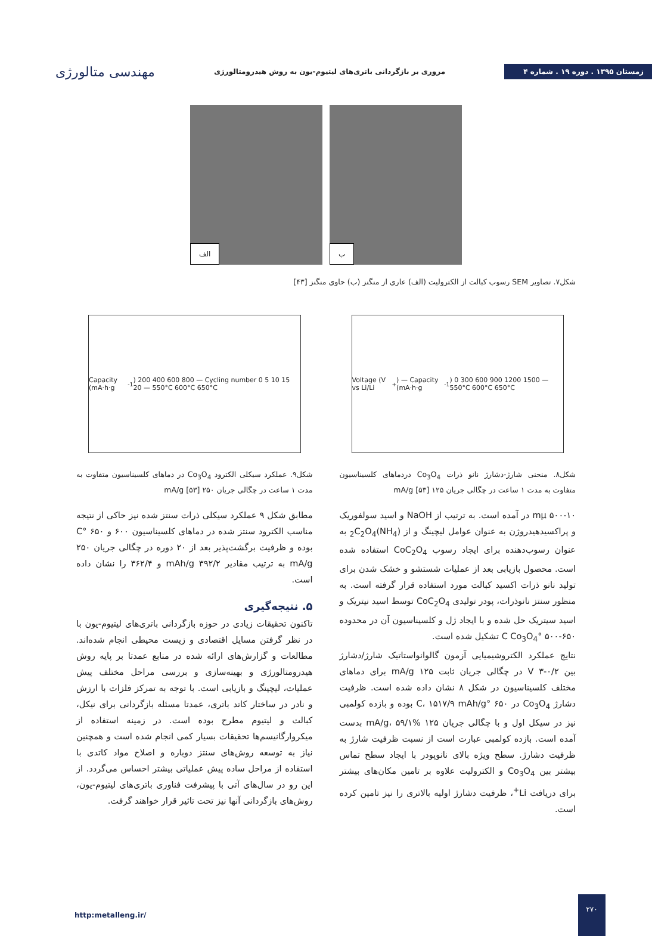زمستان ۱۳۹۵ . دوره ۱۹ . شماره ۴
مروری بر بازگردانی باتری‌های لیتیوم-یون به روش هیدرومتالورژی
مهندسی متالورژی
الف
ب
شکل۷. تصاویر SEM رسوب کبالت از الکترولیت (الف) عاری از منگنز (ب) حاوی منگنز [۴۳]
Voltage (V vs Li/Li<sup>+</sup>) — Capacity (mA·h·g<sup>-1</sup>) 0 300 600 900 1200 1500 — 550°C 600°C 650°C
شکل۸. منحنی شارژ-دشارژ نانو ذرات Co<sub>3</sub>O<sub>4</sub> دردماهای کلسیناسیون متفاوت به مدت ۱ ساعت در چگالی جریان ۱۲۵ mA/g [۵۳]
۵۰۰-۱۰ mμ در آمده است. به ترتیب از NaOH و اسید سولفوریک و پراکسیدهیدروژن به عنوان عوامل لیچینگ و از (NH<sub>4</sub>)<sub>2</sub>C<sub>2</sub>O<sub>4</sub> به عنوان رسوب‌دهنده برای ایجاد رسوب CoC<sub>2</sub>O<sub>4</sub> استفاده شده است. محصول بازیابی بعد از عملیات شستشو و خشک شدن برای تولید نانو ذرات اکسید کبالت مورد استفاده قرار گرفته است. به منظور سنتز نانوذرات، پودر تولیدی CoC<sub>2</sub>O<sub>4</sub> توسط اسید نیتریک و اسید سیتریک حل شده و با ایجاد ژل و کلسیناسیون آن در محدوده ۶۵۰-۵۰۰ °C Co<sub>3</sub>O<sub>4</sub> تشکیل شده است.
نتایج عملکرد الکتروشیمیایی آزمون گالوانواستاتیک شارژ/دشارژ بین ۰/۲-۳ V در چگالی جریان ثابت ۱۲۵ mA/g برای دماهای مختلف کلسیناسیون در شکل ۸ نشان داده شده است. ظرفیت دشارژ Co<sub>3</sub>O<sub>4</sub> در ۶۵۰ °C، ۱۵۱۷/۹ mAh/g بوده و بازده کولمبی نیز در سیکل اول و با چگالی جریان ۱۲۵ mA/g، ۵۹/۱% بدست آمده است. بازده کولمبی عبارت است از نسبت ظرفیت شارژ به ظرفیت دشارژ. سطح ویژه بالای نانوپودر با ایجاد سطح تماس بیشتر بین Co<sub>3</sub>O<sub>4</sub> و الکترولیت علاوه بر تامین مکان‌های بیشتر برای دریافت Li<sup>+</sup>، ظرفیت دشارژ اولیه بالاتری را نیز تامین کرده است.
Capacity (mA·h·g<sup>-1</sup>) 200 400 600 800 — Cycling number 0 5 10 15 20 — 550°C 600°C 650°C
شکل۹. عملکرد سیکلی الکترود Co<sub>3</sub>O<sub>4</sub> در دماهای کلسیناسیون متفاوت به مدت ۱ ساعت در چگالی جریان ۲۵۰ mA/g [۵۳]
مطابق شکل ۹ عملکرد سیکلی ذرات سنتز شده نیز حاکی از نتیجه مناسب الکترود سنتز شده در دماهای کلسیناسیون ۶۰۰ و ۶۵۰ °C بوده و ظرفیت برگشت‌پذیر بعد از ۲۰ دوره در چگالی جریان ۲۵۰ mA/g به ترتیب مقادیر mAh/g ۳۹۲/۲ و ۳۶۲/۴ را نشان داده است.
۵. نتیجه‌گیری
تاکنون تحقیقات زیادی در حوزه بازگردانی باتری‌های لیتیوم-یون با در نظر گرفتن مسایل اقتصادی و زیست محیطی انجام شده‌اند. مطالعات و گزارش‌های ارائه شده در منابع عمدتا بر پایه روش هیدرومتالورژی و بهینه‌سازی و بررسی مراحل مختلف پیش عملیات، لیچینگ و بازیابی است. با توجه به تمرکز فلزات با ارزش و نادر در ساختار کاتد باتری، عمدتا مسئله بازگردانی برای نیکل، کبالت و لیتیوم مطرح بوده است. در زمینه استفاده از میکروارگانیسم‌ها تحقیقات بسیار کمی انجام شده است و همچنین نیاز به توسعه روش‌های سنتز دوباره و اصلاح مواد کاتدی با استفاده از مراحل ساده پیش عملیاتی بیشتر احساس می‌گردد. از این رو در سال‌های آتی با پیشرفت فناوری باتری‌های لیتیوم-یون، روش‌های بازگردانی آنها نیز تحت تاثیر قرار خواهند گرفت.
http:metalleng.ir/
۲۷۰